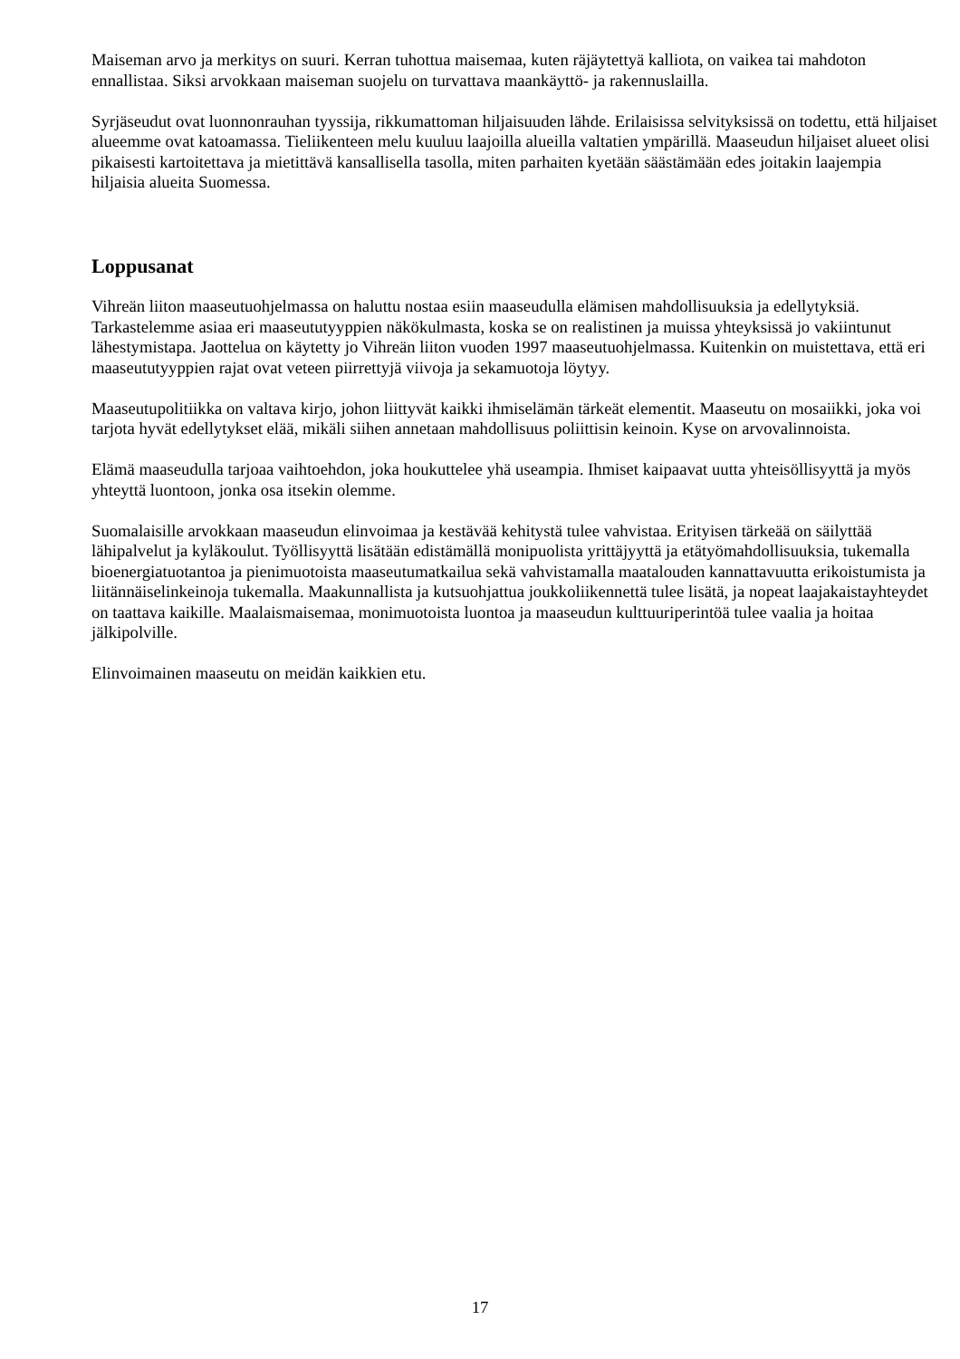Maiseman arvo ja merkitys on suuri. Kerran tuhottua maisemaa, kuten räjäytettyä kalliota, on vaikea tai mahdoton ennallistaa. Siksi arvokkaan maiseman suojelu on turvattava maankäyttö- ja rakennuslailla.
Syrjäseudut ovat luonnonrauhan tyyssija, rikkumattoman hiljaisuuden lähde. Erilaisissa selvityksissä on todettu, että hiljaiset alueemme ovat katoamassa. Tieliikenteen melu kuuluu laajoilla alueilla valtatien ympärillä. Maaseudun hiljaiset alueet olisi pikaisesti kartoitettava ja mietittävä kansallisella tasolla, miten parhaiten kyetään säästämään edes joitakin laajempia hiljaisia alueita Suomessa.
Loppusanat
Vihreän liiton maaseutuohjelmassa on haluttu nostaa esiin maaseudulla elämisen mahdollisuuksia ja edellytyksiä. Tarkastelemme asiaa eri maaseututyyppien näkökulmasta, koska se on realistinen ja muissa yhteyksissä jo vakiintunut lähestymistapa. Jaottelua on käytetty jo Vihreän liiton vuoden 1997 maaseutuohjelmassa. Kuitenkin on muistettava, että eri maaseututyyppien rajat ovat veteen piirrettyjä viivoja ja sekamuotoja löytyy.
Maaseutupolitiikka on valtava kirjo, johon liittyvät kaikki ihmiselämän tärkeät elementit. Maaseutu on mosaiikki, joka voi tarjota hyvät edellytykset elää, mikäli siihen annetaan mahdollisuus poliittisin keinoin. Kyse on arvovalinnoista.
Elämä maaseudulla tarjoaa vaihtoehdon, joka houkuttelee yhä useampia. Ihmiset kaipaavat uutta yhteisöllisyyttä ja myös yhteyttä luontoon, jonka osa itsekin olemme.
Suomalaisille arvokkaan maaseudun elinvoimaa ja kestävää kehitystä tulee vahvistaa. Erityisen tärkeää on säilyttää lähipalvelut ja kyläkoulut. Työllisyyttä lisätään edistämällä monipuolista yrittäjyyttä ja etätyömahdollisuuksia, tukemalla bioenergiatuotantoa ja pienimuotoista maaseutumatkailua sekä vahvistamalla maatalouden kannattavuutta erikoistumista ja liitännäiselinkeinoja tukemalla. Maakunnallista ja kutsuohjattua joukkoliikennettä tulee lisätä, ja nopeat laajakaistayhteydet on taattava kaikille. Maalaismaisemaa, monimuotoista luontoa ja maaseudun kulttuuriperintöä tulee vaalia ja hoitaa jälkipolville.
Elinvoimainen maaseutu on meidän kaikkien etu.
17